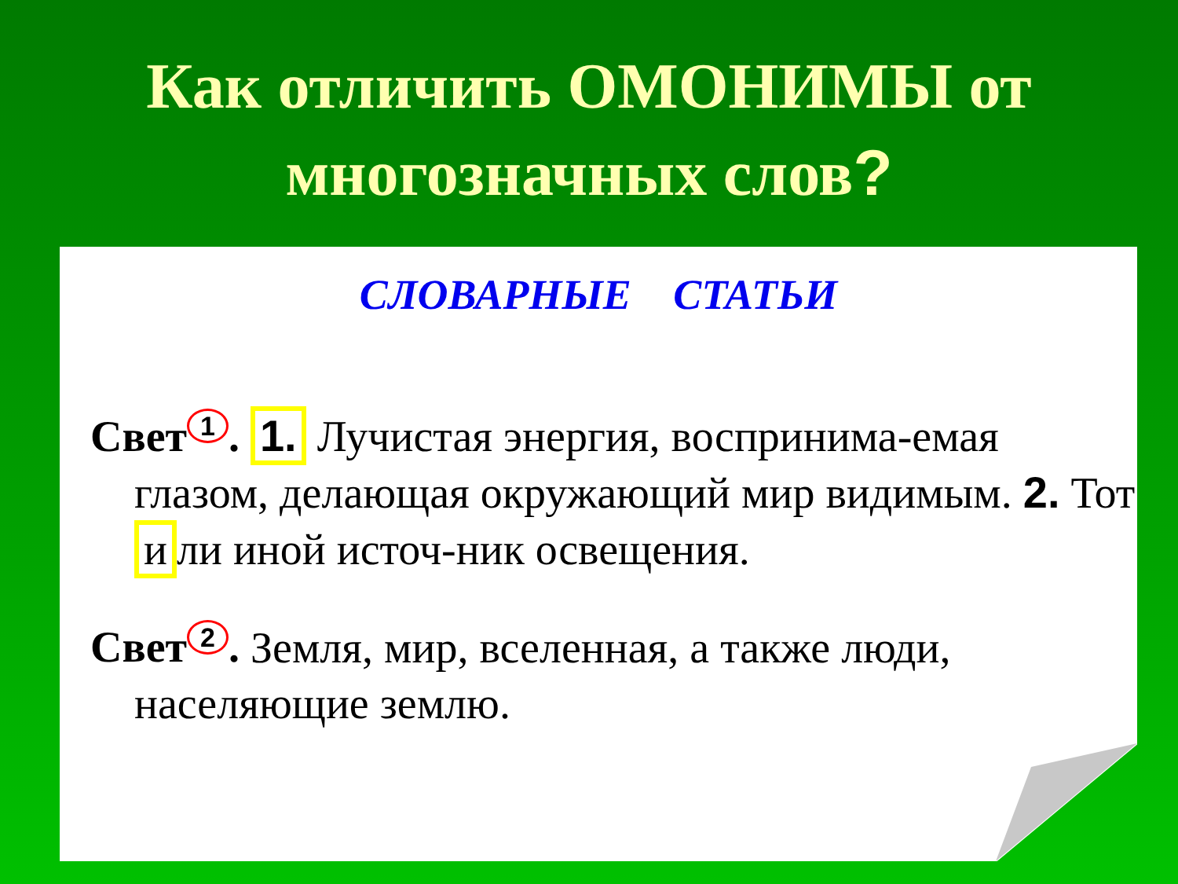Как отличить ОМОНИМЫ от
многозначных слов?
СЛОВАРНЫЕ СТАТЬИ
Свет<sup>1</sup>. 1. Лучистая энергия, воспринима-емая глазом, делающая окружающий мир видимым. 2. Тот и ли иной источ-ник освещения.
Свет<sup>2</sup>. Земля, мир, вселенная, а также люди, населяющие землю.